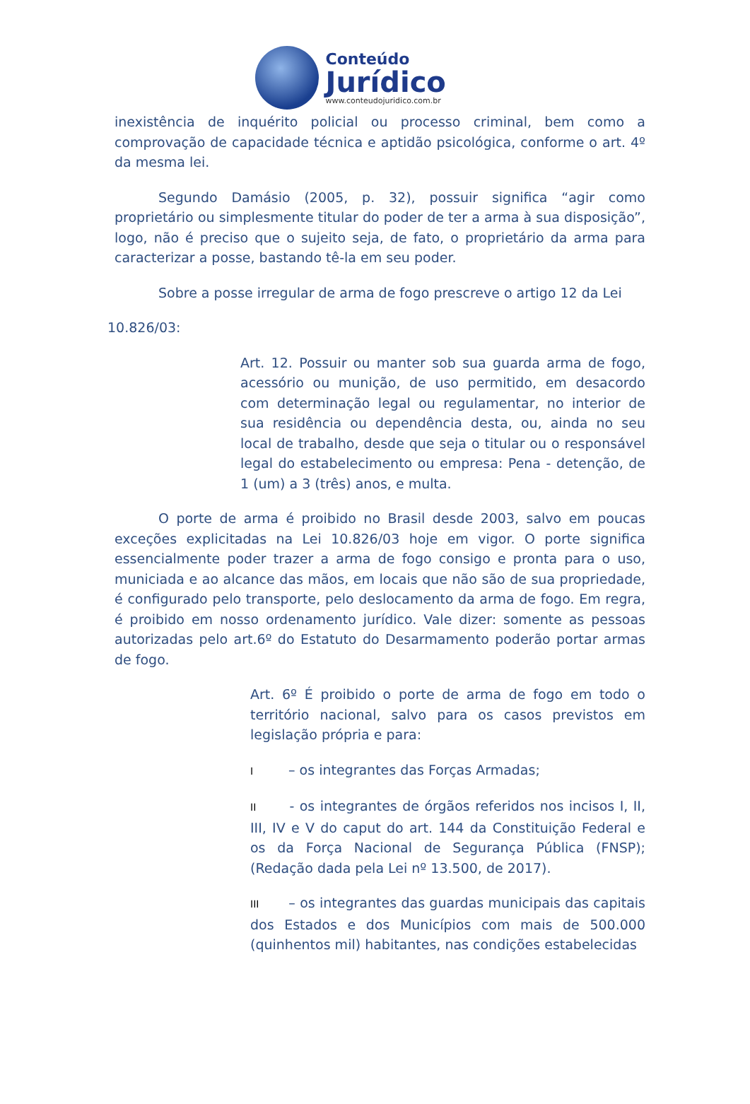Conteúdo
Jurídico
www.conteudojuridico.com.br
inexistência de inquérito policial ou processo criminal, bem como a comprovação de capacidade técnica e aptidão psicológica, conforme o art. 4º da mesma lei.
Segundo Damásio (2005, p. 32), possuir significa “agir como proprietário ou simplesmente titular do poder de ter a arma à sua disposição”, logo, não é preciso que o sujeito seja, de fato, o proprietário da arma para caracterizar a posse, bastando tê-la em seu poder.
Sobre a posse irregular de arma de fogo prescreve o artigo 12 da Lei
10.826/03:
Art. 12. Possuir ou manter sob sua guarda arma de fogo, acessório ou munição, de uso permitido, em desacordo com determinação legal ou regulamentar, no interior de sua residência ou dependência desta, ou, ainda no seu local de trabalho, desde que seja o titular ou o responsável legal do estabelecimento ou empresa: Pena - detenção, de 1 (um) a 3 (três) anos, e multa.
O porte de arma é proibido no Brasil desde 2003, salvo em poucas exceções explicitadas na Lei 10.826/03 hoje em vigor. O porte significa essencialmente poder trazer a arma de fogo consigo e pronta para o uso, municiada e ao alcance das mãos, em locais que não são de sua propriedade, é configurado pelo transporte, pelo deslocamento da arma de fogo. Em regra, é proibido em nosso ordenamento jurídico. Vale dizer: somente as pessoas autorizadas pelo art.6º do Estatuto do Desarmamento poderão portar armas de fogo.
Art. 6º É proibido o porte de arma de fogo em todo o território nacional, salvo para os casos previstos em legislação própria e para:
I – os integrantes das Forças Armadas;
II - os integrantes de órgãos referidos nos incisos I, II, III, IV e V do caput do art. 144 da Constituição Federal e os da Força Nacional de Segurança Pública (FNSP);(Redação dada pela Lei nº 13.500, de 2017).
III – os integrantes das guardas municipais das capitais dos Estados e dos Municípios com mais de 500.000 (quinhentos mil) habitantes, nas condições estabelecidas